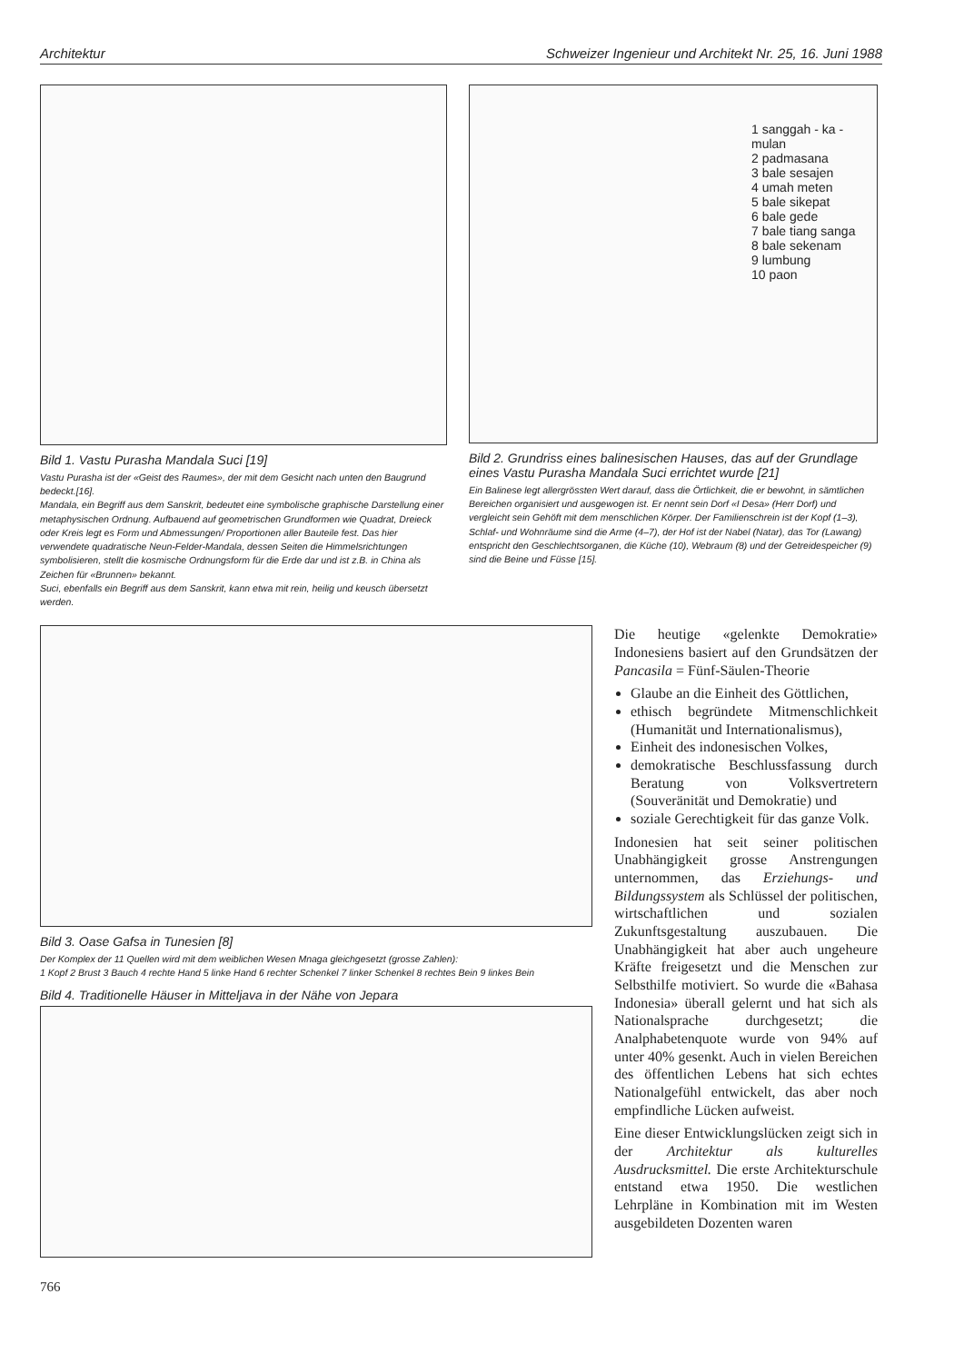Architektur Schweizer Ingenieur und Architekt Nr. 25, 16. Juni 1988
Bild 1. Vastu Purasha Mandala Suci [19]
Vastu Purasha ist der «Geist des Raumes», der mit dem Gesicht nach unten den Baugrund bedeckt.[16].
Mandala, ein Begriff aus dem Sanskrit, bedeutet eine symbolische graphische Darstellung einer metaphysischen Ordnung. Aufbauend auf geometrischen Grundformen wie Quadrat, Dreieck oder Kreis legt es Form und Abmessungen/ Proportionen aller Bauteile fest. Das hier verwendete quadratische Neun-Felder-Mandala, dessen Seiten die Himmelsrichtungen symbolisieren, stellt die kosmische Ordnungsform für die Erde dar und ist z.B. in China als Zeichen für «Brunnen» bekannt.
Suci, ebenfalls ein Begriff aus dem Sanskrit, kann etwa mit rein, heilig und keusch übersetzt werden.
1 sanggah - ka - mulan
2 padmasana
3 bale sesajen
4 umah meten
5 bale sikepat
6 bale gede
7 bale tiang sanga
8 bale sekenam
9 lumbung
10 paon
Bild 2. Grundriss eines balinesischen Hauses, das auf der Grundlage eines Vastu Purasha Mandala Suci errichtet wurde [21]
Ein Balinese legt allergrössten Wert darauf, dass die Örtlichkeit, die er bewohnt, in sämtlichen Bereichen organisiert und ausgewogen ist. Er nennt sein Dorf «I Desa» (Herr Dorf) und vergleicht sein Gehöft mit dem menschlichen Körper. Der Familienschrein ist der Kopf (1–3), Schlaf- und Wohnräume sind die Arme (4–7), der Hof ist der Nabel (Natar), das Tor (Lawang) entspricht den Geschlechtsorganen, die Küche (10), Webraum (8) und der Getreidespeicher (9) sind die Beine und Füsse [15].
Bild 3. Oase Gafsa in Tunesien [8]
Der Komplex der 11 Quellen wird mit dem weiblichen Wesen Mnaga gleichgesetzt (grosse Zahlen):
1 Kopf 2 Brust 3 Bauch 4 rechte Hand 5 linke Hand 6 rechter Schenkel 7 linker Schenkel 8 rechtes Bein 9 linkes Bein
Bild 4. Traditionelle Häuser in Mitteljava in der Nähe von Jepara
Die heutige «gelenkte Demokratie» Indonesiens basiert auf den Grundsätzen der Pancasila = Fünf-Säulen-Theorie
Glaube an die Einheit des Göttlichen,
ethisch begründete Mitmenschlichkeit (Humanität und Internationalismus),
Einheit des indonesischen Volkes,
demokratische Beschlussfassung durch Beratung von Volksvertretern (Souveränität und Demokratie) und
soziale Gerechtigkeit für das ganze Volk.
Indonesien hat seit seiner politischen Unabhängigkeit grosse Anstrengungen unternommen, das Erziehungs- und Bildungssystem als Schlüssel der politischen, wirtschaftlichen und sozialen Zukunftsgestaltung auszubauen. Die Unabhängigkeit hat aber auch ungeheure Kräfte freigesetzt und die Menschen zur Selbsthilfe motiviert. So wurde die «Bahasa Indonesia» überall gelernt und hat sich als Nationalsprache durchgesetzt; die Analphabetenquote wurde von 94% auf unter 40% gesenkt. Auch in vielen Bereichen des öffentlichen Lebens hat sich echtes Nationalgefühl entwickelt, das aber noch empfindliche Lücken aufweist.
Eine dieser Entwicklungslücken zeigt sich in der Architektur als kulturelles Ausdrucksmittel. Die erste Architekturschule entstand etwa 1950. Die westlichen Lehrpläne in Kombination mit im Westen ausgebildeten Dozenten waren
766